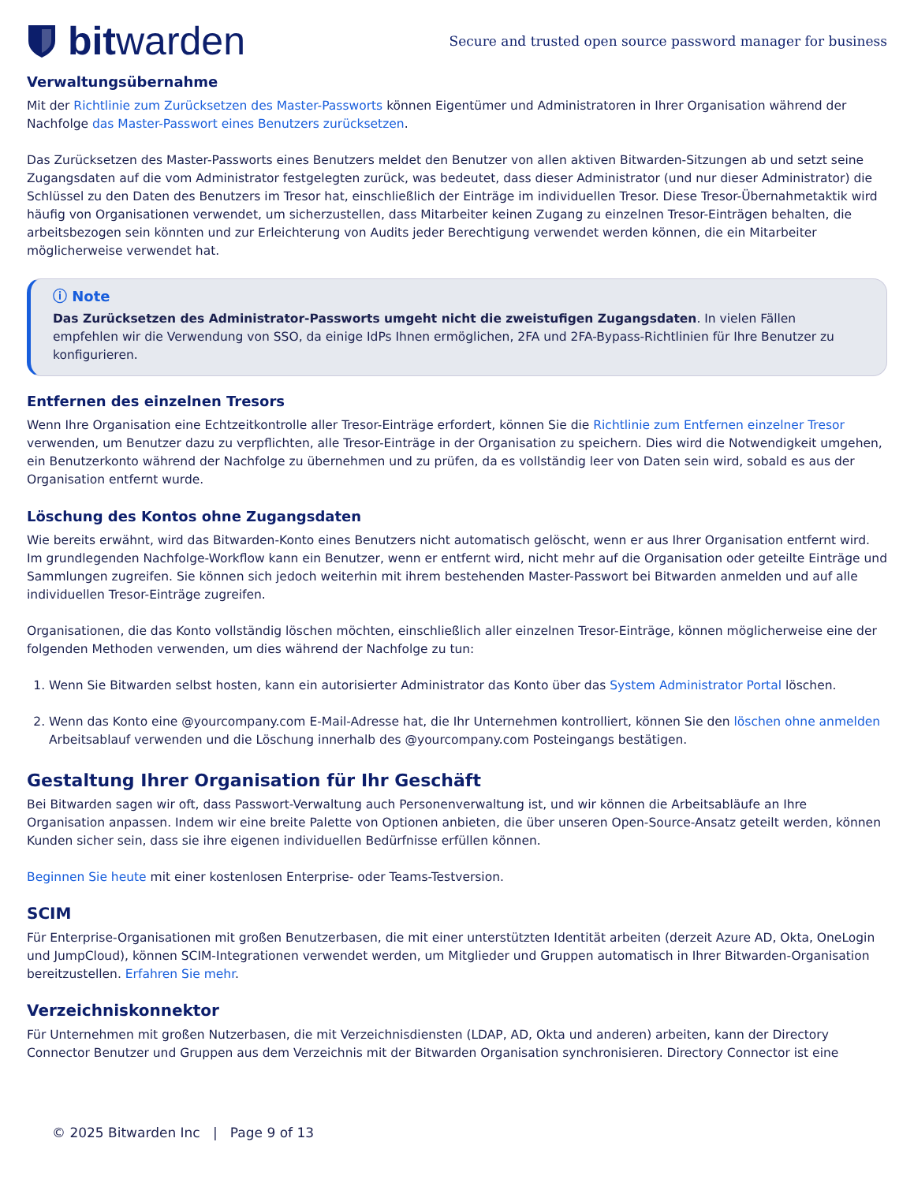bit warden
Secure and trusted open source password manager for business
Verwaltungsübernahme
Mit der Richtlinie zum Zurücksetzen des Master-Passworts können Eigentümer und Administratoren in Ihrer Organisation während der Nachfolge das Master-Passwort eines Benutzers zurücksetzen.
Das Zurücksetzen des Master-Passworts eines Benutzers meldet den Benutzer von allen aktiven Bitwarden-Sitzungen ab und setzt seine Zugangsdaten auf die vom Administrator festgelegten zurück, was bedeutet, dass dieser Administrator (und nur dieser Administrator) die Schlüssel zu den Daten des Benutzers im Tresor hat, einschließlich der Einträge im individuellen Tresor. Diese Tresor-Übernahmetaktik wird häufig von Organisationen verwendet, um sicherzustellen, dass Mitarbeiter keinen Zugang zu einzelnen Tresor-Einträgen behalten, die arbeitsbezogen sein könnten und zur Erleichterung von Audits jeder Berechtigung verwendet werden können, die ein Mitarbeiter möglicherweise verwendet hat.
ⓘ Note
Das Zurücksetzen des Administrator-Passworts umgeht nicht die zweistufigen Zugangsdaten. In vielen Fällen empfehlen wir die Verwendung von SSO, da einige IdPs Ihnen ermöglichen, 2FA und 2FA-Bypass-Richtlinien für Ihre Benutzer zu konfigurieren.
Entfernen des einzelnen Tresors
Wenn Ihre Organisation eine Echtzeitkontrolle aller Tresor-Einträge erfordert, können Sie die Richtlinie zum Entfernen einzelner Tresor verwenden, um Benutzer dazu zu verpflichten, alle Tresor-Einträge in der Organisation zu speichern. Dies wird die Notwendigkeit umgehen, ein Benutzerkonto während der Nachfolge zu übernehmen und zu prüfen, da es vollständig leer von Daten sein wird, sobald es aus der Organisation entfernt wurde.
Löschung des Kontos ohne Zugangsdaten
Wie bereits erwähnt, wird das Bitwarden-Konto eines Benutzers nicht automatisch gelöscht, wenn er aus Ihrer Organisation entfernt wird. Im grundlegenden Nachfolge-Workflow kann ein Benutzer, wenn er entfernt wird, nicht mehr auf die Organisation oder geteilte Einträge und Sammlungen zugreifen. Sie können sich jedoch weiterhin mit ihrem bestehenden Master-Passwort bei Bitwarden anmelden und auf alle individuellen Tresor-Einträge zugreifen.
Organisationen, die das Konto vollständig löschen möchten, einschließlich aller einzelnen Tresor-Einträge, können möglicherweise eine der folgenden Methoden verwenden, um dies während der Nachfolge zu tun:
1. Wenn Sie Bitwarden selbst hosten, kann ein autorisierter Administrator das Konto über das System Administrator Portal löschen.
2. Wenn das Konto eine @yourcompany.com E-Mail-Adresse hat, die Ihr Unternehmen kontrolliert, können Sie den löschen ohne anmelden Arbeitsablauf verwenden und die Löschung innerhalb des @yourcompany.com Posteingangs bestätigen.
Gestaltung Ihrer Organisation für Ihr Geschäft
Bei Bitwarden sagen wir oft, dass Passwort-Verwaltung auch Personenverwaltung ist, und wir können die Arbeitsabläufe an Ihre Organisation anpassen. Indem wir eine breite Palette von Optionen anbieten, die über unseren Open-Source-Ansatz geteilt werden, können Kunden sicher sein, dass sie ihre eigenen individuellen Bedürfnisse erfüllen können.
Beginnen Sie heute mit einer kostenlosen Enterprise- oder Teams-Testversion.
SCIM
Für Enterprise-Organisationen mit großen Benutzerbasen, die mit einer unterstützten Identität arbeiten (derzeit Azure AD, Okta, OneLogin und JumpCloud), können SCIM-Integrationen verwendet werden, um Mitglieder und Gruppen automatisch in Ihrer Bitwarden-Organisation bereitzustellen. Erfahren Sie mehr.
Verzeichniskonnektor
Für Unternehmen mit großen Nutzerbasen, die mit Verzeichnisdiensten (LDAP, AD, Okta und anderen) arbeiten, kann der Directory Connector Benutzer und Gruppen aus dem Verzeichnis mit der Bitwarden Organisation synchronisieren. Directory Connector ist eine
© 2025 Bitwarden Inc | Page 9 of 13